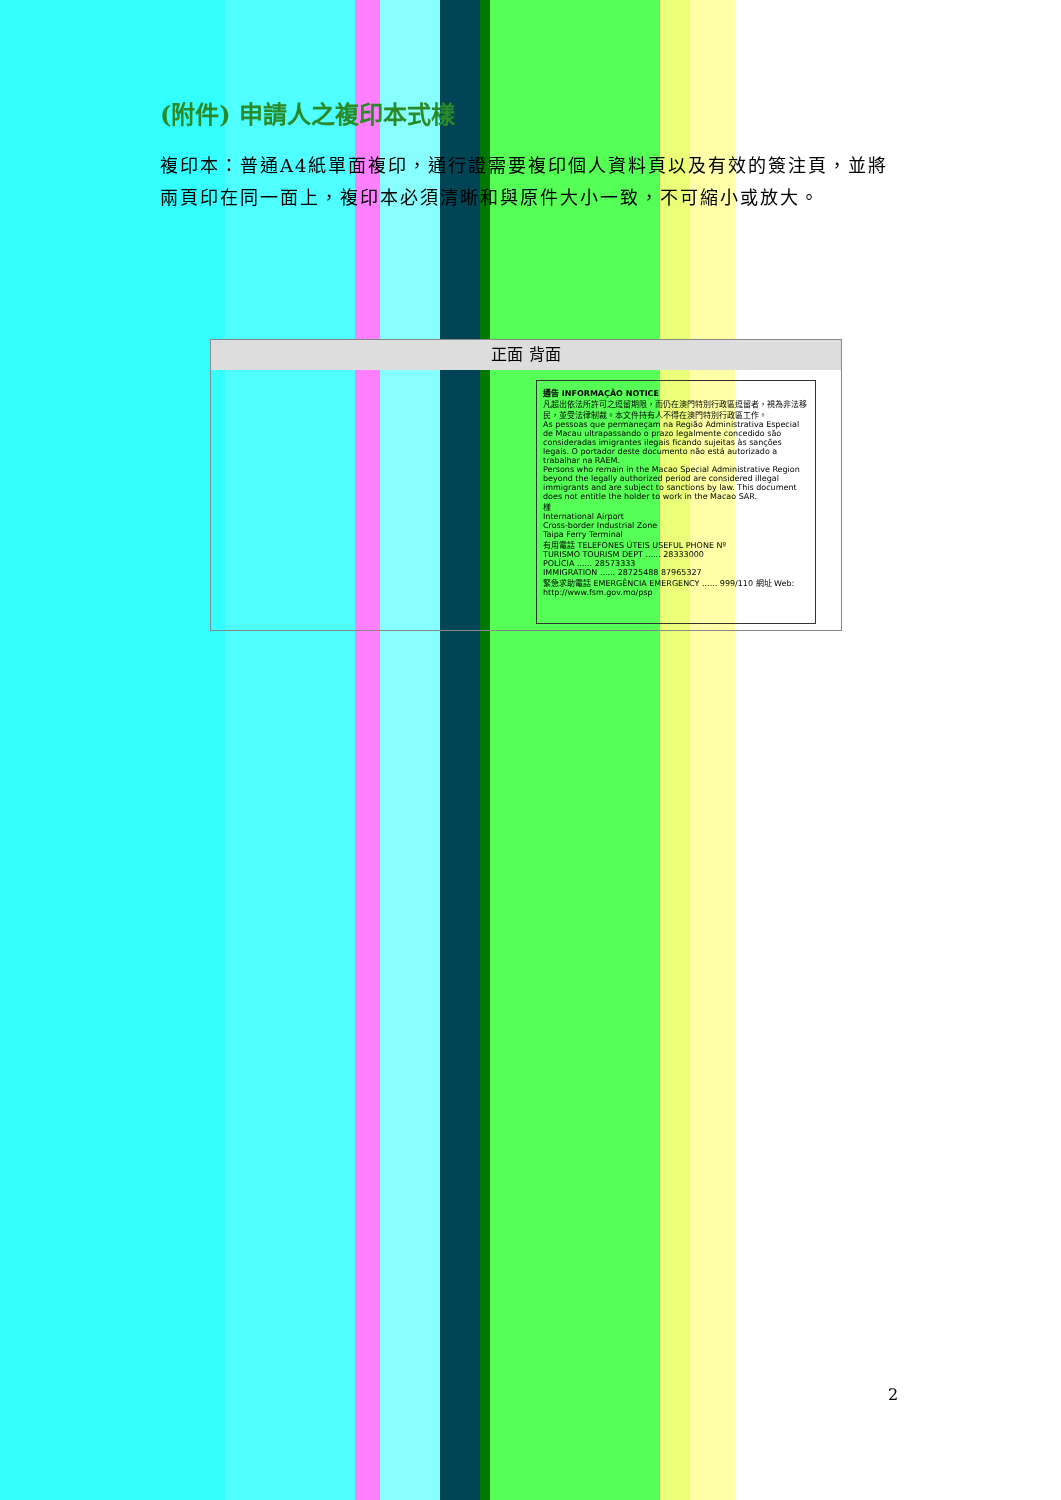(附件) 申請人之複印本式樣
複印本：普通A4紙單面複印，通行證需要複印個人資料頁以及有效的簽注頁，並將兩頁印在同一面上，複印本必須清晰和與原件大小一致，不可縮小或放大。
正面 背面
通告 INFORMAÇÃO NOTICE
凡超出依法所許可之逗留期限，而仍在澳門特別行政區逗留者，視為非法移民，並受法律制裁。本文件持有人不得在澳門特別行政區工作。
As pessoas que permaneçam na Região Administrativa Especial de Macau ultrapassando o prazo legalmente concedido são consideradas imigrantes ilegais ficando sujeitas às sanções legais. O portador deste documento não está autorizado a trabalhar na RAEM.
Persons who remain in the Macao Special Administrative Region beyond the legally authorized period are considered illegal immigrants and are subject to sanctions by law. This document does not entitle the holder to work in the Macao SAR.
樣
International Airport
Cross-border Industrial Zone
Taipa Ferry Terminal
有用電話 TELEFONES ÚTEIS USEFUL PHONE Nº
TURISMO TOURISM DEPT ...... 28333000
POLÍCIA ...... 28573333
IMMIGRATION ...... 28725488 87965327
緊急求助電話 EMERGÊNCIA EMERGENCY ...... 999/110 網址 Web: http://www.fsm.gov.mo/psp
2